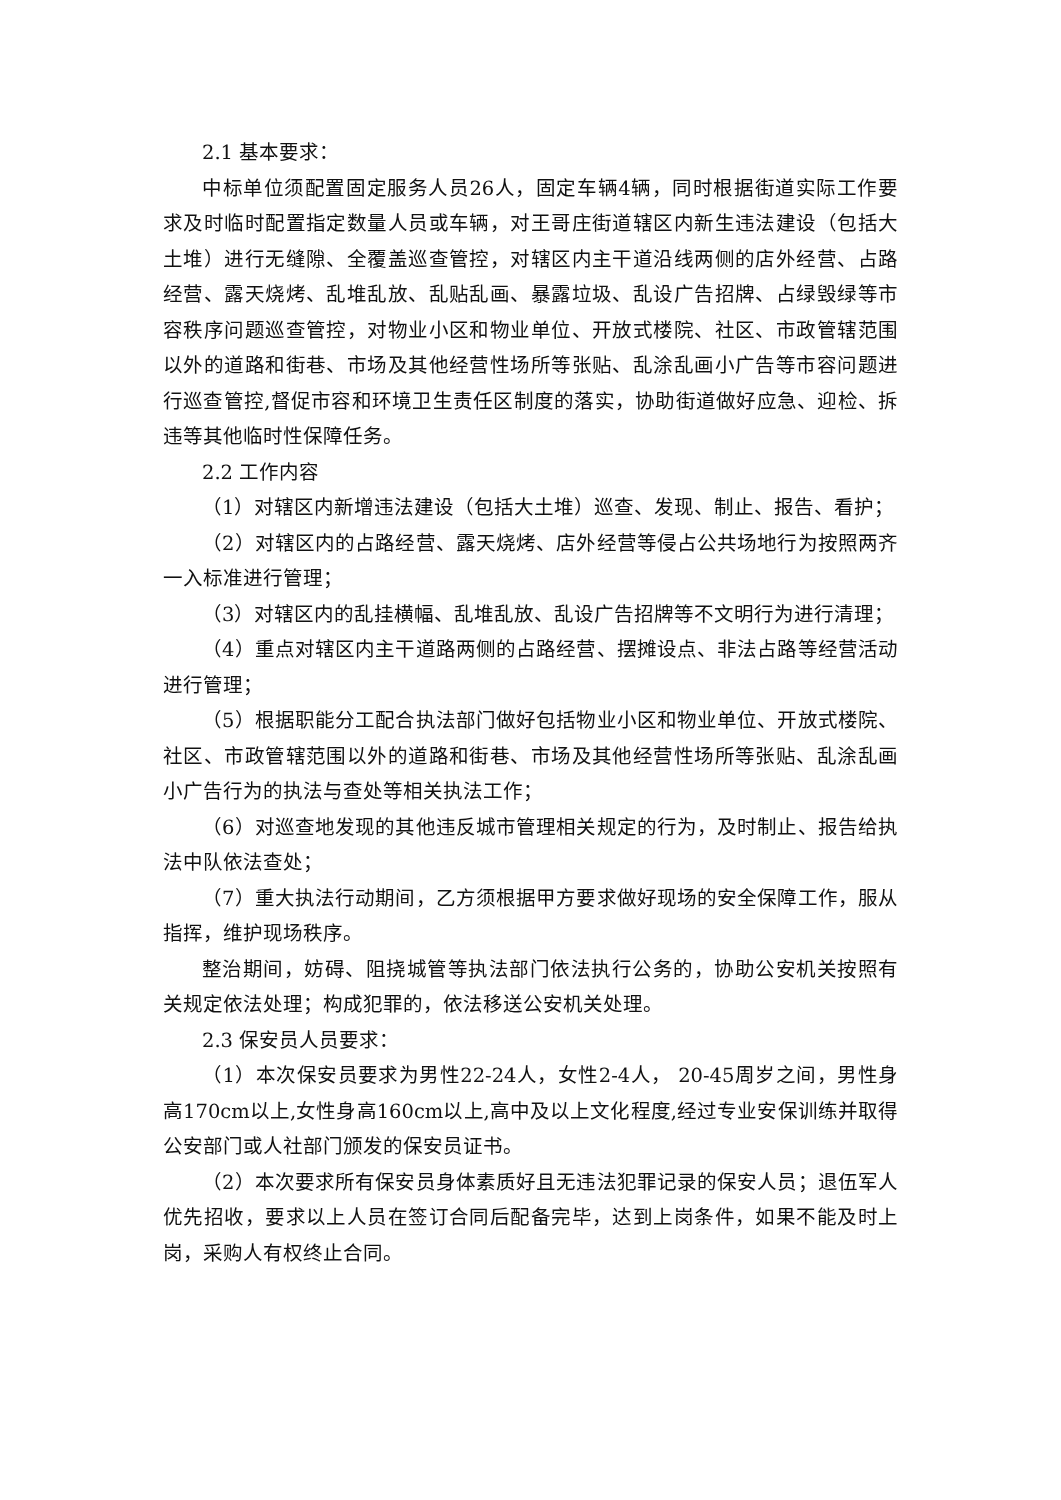2.1 基本要求：
中标单位须配置固定服务人员26人，固定车辆4辆，同时根据街道实际工作要求及时临时配置指定数量人员或车辆，对王哥庄街道辖区内新生违法建设（包括大土堆）进行无缝隙、全覆盖巡查管控，对辖区内主干道沿线两侧的店外经营、占路经营、露天烧烤、乱堆乱放、乱贴乱画、暴露垃圾、乱设广告招牌、占绿毁绿等市容秩序问题巡查管控，对物业小区和物业单位、开放式楼院、社区、市政管辖范围以外的道路和街巷、市场及其他经营性场所等张贴、乱涂乱画小广告等市容问题进行巡查管控,督促市容和环境卫生责任区制度的落实，协助街道做好应急、迎检、拆违等其他临时性保障任务。
2.2 工作内容
（1）对辖区内新增违法建设（包括大土堆）巡查、发现、制止、报告、看护；
（2）对辖区内的占路经营、露天烧烤、店外经营等侵占公共场地行为按照两齐一入标准进行管理；
（3）对辖区内的乱挂横幅、乱堆乱放、乱设广告招牌等不文明行为进行清理；
（4）重点对辖区内主干道路两侧的占路经营、摆摊设点、非法占路等经营活动进行管理；
（5）根据职能分工配合执法部门做好包括物业小区和物业单位、开放式楼院、社区、市政管辖范围以外的道路和街巷、市场及其他经营性场所等张贴、乱涂乱画小广告行为的执法与查处等相关执法工作；
（6）对巡查地发现的其他违反城市管理相关规定的行为，及时制止、报告给执法中队依法查处；
（7）重大执法行动期间，乙方须根据甲方要求做好现场的安全保障工作，服从指挥，维护现场秩序。
整治期间，妨碍、阻挠城管等执法部门依法执行公务的，协助公安机关按照有关规定依法处理；构成犯罪的，依法移送公安机关处理。
2.3 保安员人员要求：
（1）本次保安员要求为男性22-24人，女性2-4人， 20-45周岁之间，男性身高170cm以上,女性身高160cm以上,高中及以上文化程度,经过专业安保训练并取得公安部门或人社部门颁发的保安员证书。
（2）本次要求所有保安员身体素质好且无违法犯罪记录的保安人员；退伍军人优先招收，要求以上人员在签订合同后配备完毕，达到上岗条件，如果不能及时上岗，采购人有权终止合同。